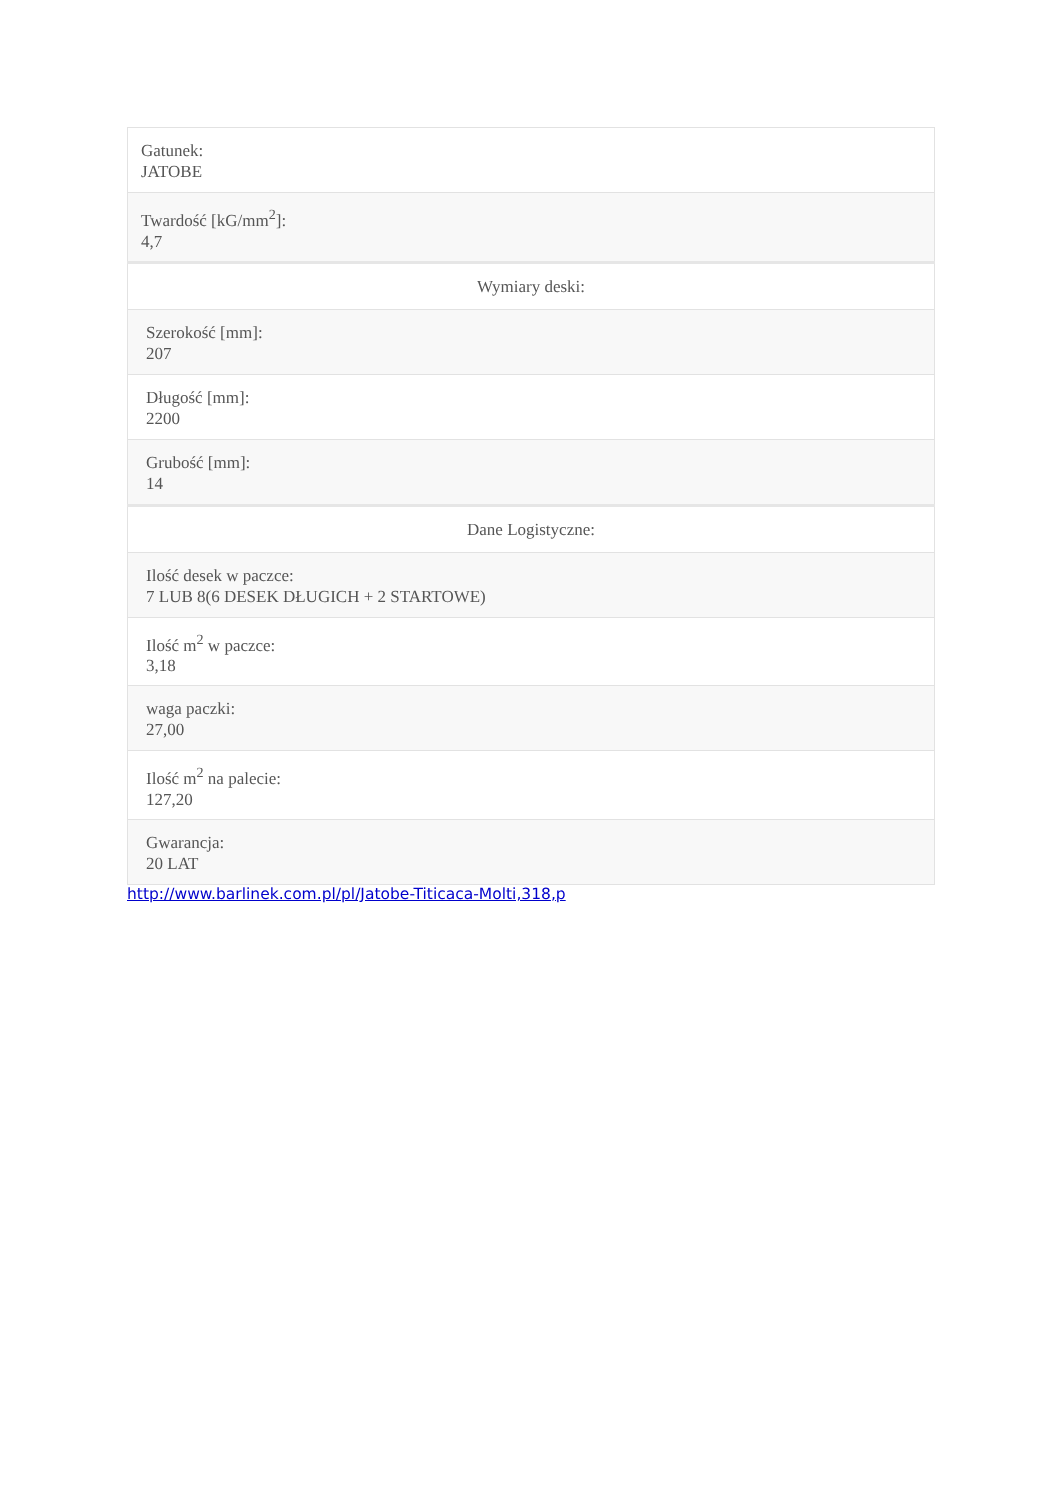| Gatunek: JATOBE |
| Twardość [kG/mm<sup>2</sup>]: 4,7 |
| Wymiary deski: |
| Szerokość [mm]: 207 |
| Długość [mm]: 2200 |
| Grubość [mm]: 14 |
| Dane Logistyczne: |
| Ilość desek w paczce: 7 LUB 8(6 DESEK DŁUGICH + 2 STARTOWE) |
| Ilość m<sup>2</sup> w paczce: 3,18 |
| waga paczki: 27,00 |
| Ilość m<sup>2</sup> na palecie: 127,20 |
| Gwarancja: 20 LAT |
http://www.barlinek.com.pl/pl/Jatobe-Titicaca-Molti,318,p